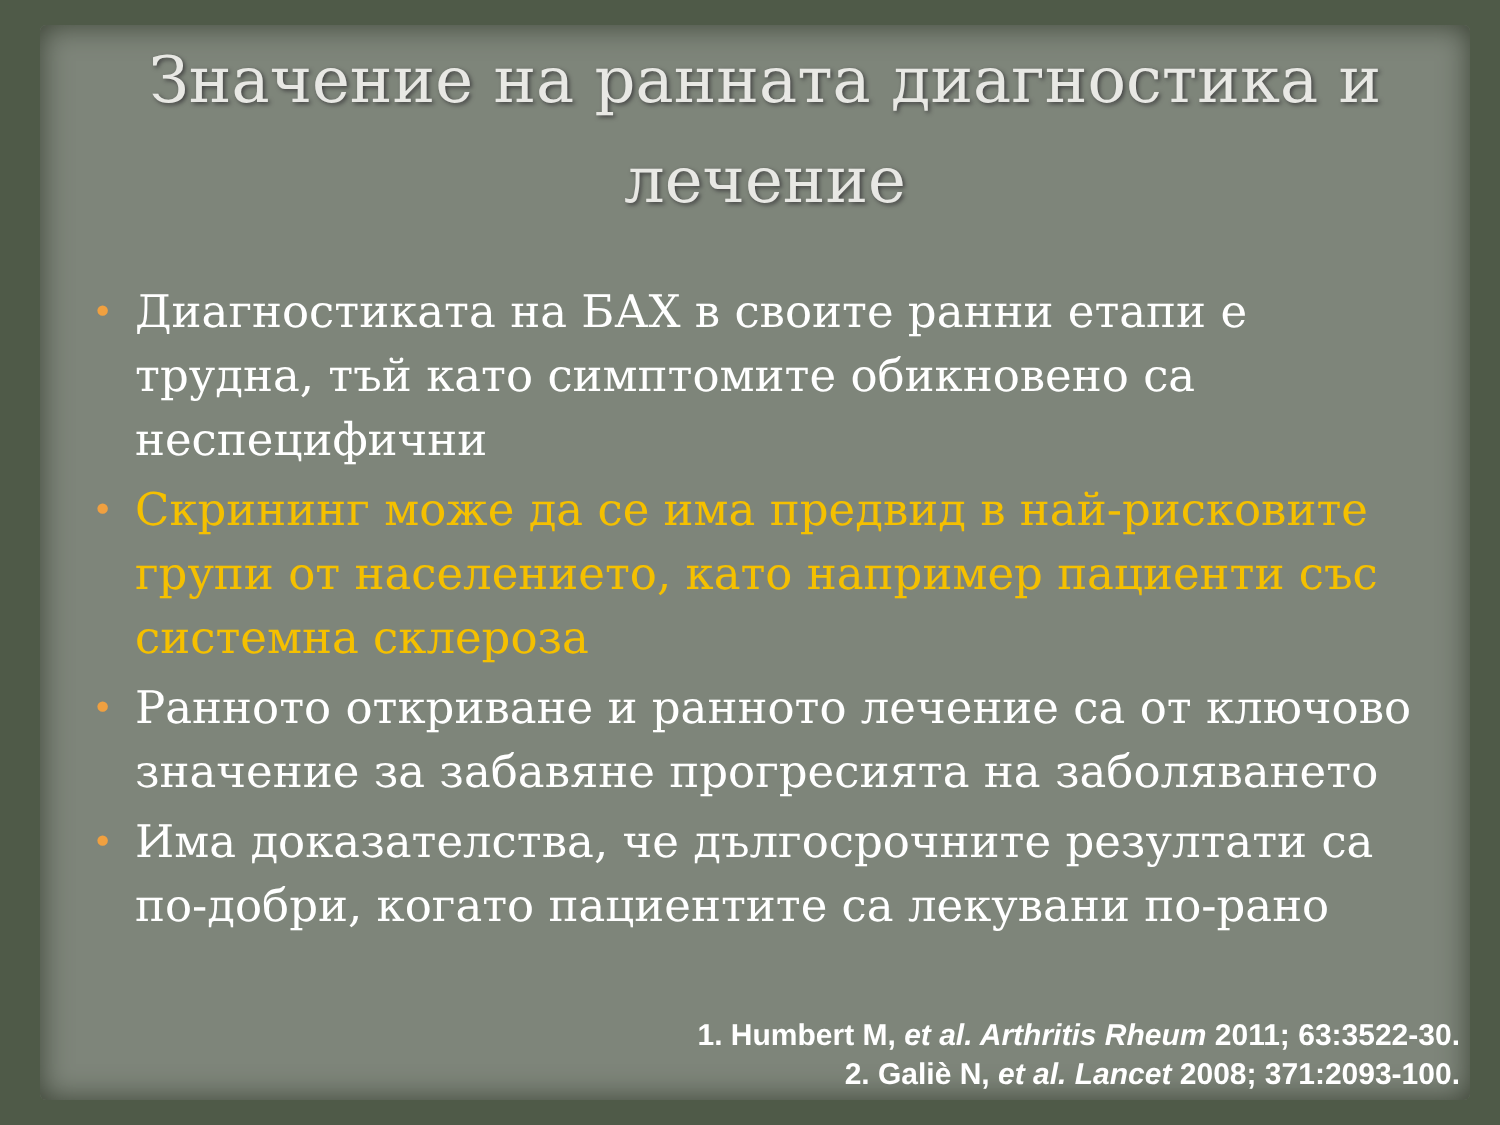Значение на ранната диагностика и лечение
• Диагностиката на БАХ в своите ранни етапи е трудна, тъй като симптомите обикновено са неспецифични
• Скрининг може да се има предвид в най-рисковите групи от населението, като например пациенти със системна склероза
• Ранното откриване и ранното лечение са от ключово значение за забавяне прогресията на заболяването
• Има доказателства, че дългосрочните резултати са по-добри, когато пациентите са лекувани по-рано
1. Humbert M, et al. Arthritis Rheum 2011; 63:3522-30.
2. Galiè N, et al. Lancet 2008; 371:2093-100.